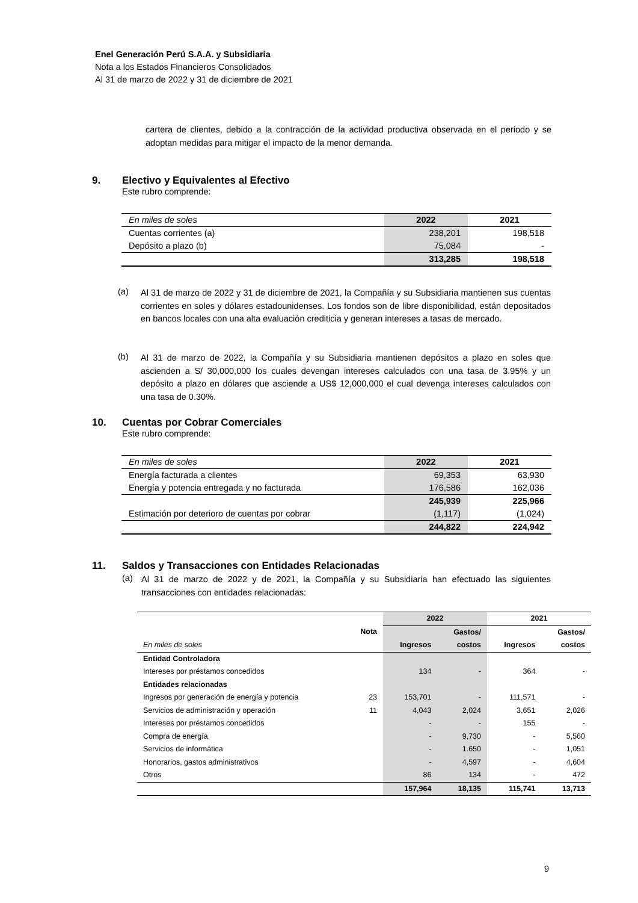Enel Generación Perú S.A.A. y Subsidiaria
Nota a los Estados Financieros Consolidados
Al 31 de marzo de 2022 y 31 de diciembre de 2021
cartera de clientes, debido a la contracción de la actividad productiva observada en el periodo y se adoptan medidas para mitigar el impacto de la menor demanda.
9. Electivo y Equivalentes al Efectivo
Este rubro comprende:
| En miles de soles | 2022 | 2021 |
| Cuentas corrientes (a) | 238,201 | 198,518 |
| Depósito a plazo (b) | 75,084 | - |
| | 313,285 | 198,518 |
(a)
Al 31 de marzo de 2022 y 31 de diciembre de 2021, la Compañía y su Subsidiaria mantienen sus cuentas corrientes en soles y dólares estadounidenses. Los fondos son de libre disponibilidad, están depositados en bancos locales con una alta evaluación crediticia y generan intereses a tasas de mercado.
(b)
Al 31 de marzo de 2022, la Compañía y su Subsidiaria mantienen depósitos a plazo en soles que ascienden a S/ 30,000,000 los cuales devengan intereses calculados con una tasa de 3.95% y un depósito a plazo en dólares que asciende a US$ 12,000,000 el cual devenga intereses calculados con una tasa de 0.30%.
10. Cuentas por Cobrar Comerciales
Este rubro comprende:
| En miles de soles | 2022 | 2021 |
| Energía facturada a clientes | 69,353 | 63,930 |
| Energía y potencia entregada y no facturada | 176,586 | 162,036 |
| | 245,939 | 225,966 |
| Estimación por deterioro de cuentas por cobrar | (1,117) | (1,024) |
| | 244,822 | 224,942 |
11. Saldos y Transacciones con Entidades Relacionadas
(a)
Al 31 de marzo de 2022 y de 2021, la Compañía y su Subsidiaria han efectuado las siguientes transacciones con entidades relacionadas:
| | | 2022 | | 2021 | |
| | Nota | | Gastos/ | | Gastos/ |
| En miles de soles | | Ingresos | costos | Ingresos | costos |
| Entidad Controladora | | | | | |
| Intereses por préstamos concedidos | | 134 | - | 364 | - |
| Entidades relacionadas | | | | | |
| Ingresos por generación de energía y potencia | 23 | 153,701 | - | 111,571 | - |
| Servicios de administración y operación | 11 | 4,043 | 2,024 | 3,651 | 2,026 |
| Intereses por préstamos concedidos | | - | - | 155 | - |
| Compra de energía | | - | 9,730 | - | 5,560 |
| Servicios de informática | | - | 1.650 | - | 1,051 |
| Honorarios, gastos administrativos | | - | 4,597 | - | 4,604 |
| Otros | | 86 | 134 | - | 472 |
| | | 157,964 | 18,135 | 115,741 | 13,713 |
9